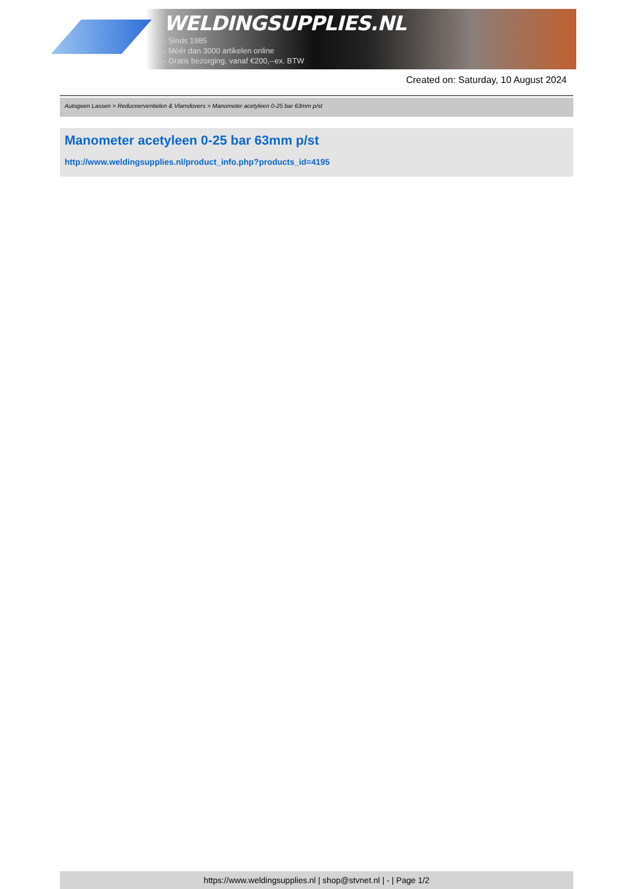WELDINGSUPPLIES.NL
- Sinds 1985
- Méér dan 3000 artikelen online
- Gratis bezorging, vanaf €200,--ex. BTW
Created on: Saturday, 10 August 2024
Autogeen Lassen > Reduceerventielen & Vlamdovers > Manometer acetyleen 0-25 bar 63mm p/st
Manometer acetyleen 0-25 bar 63mm p/st
http://www.weldingsupplies.nl/product_info.php?products_id=4195
https://www.weldingsupplies.nl | shop@stvnet.nl | - | Page 1/2